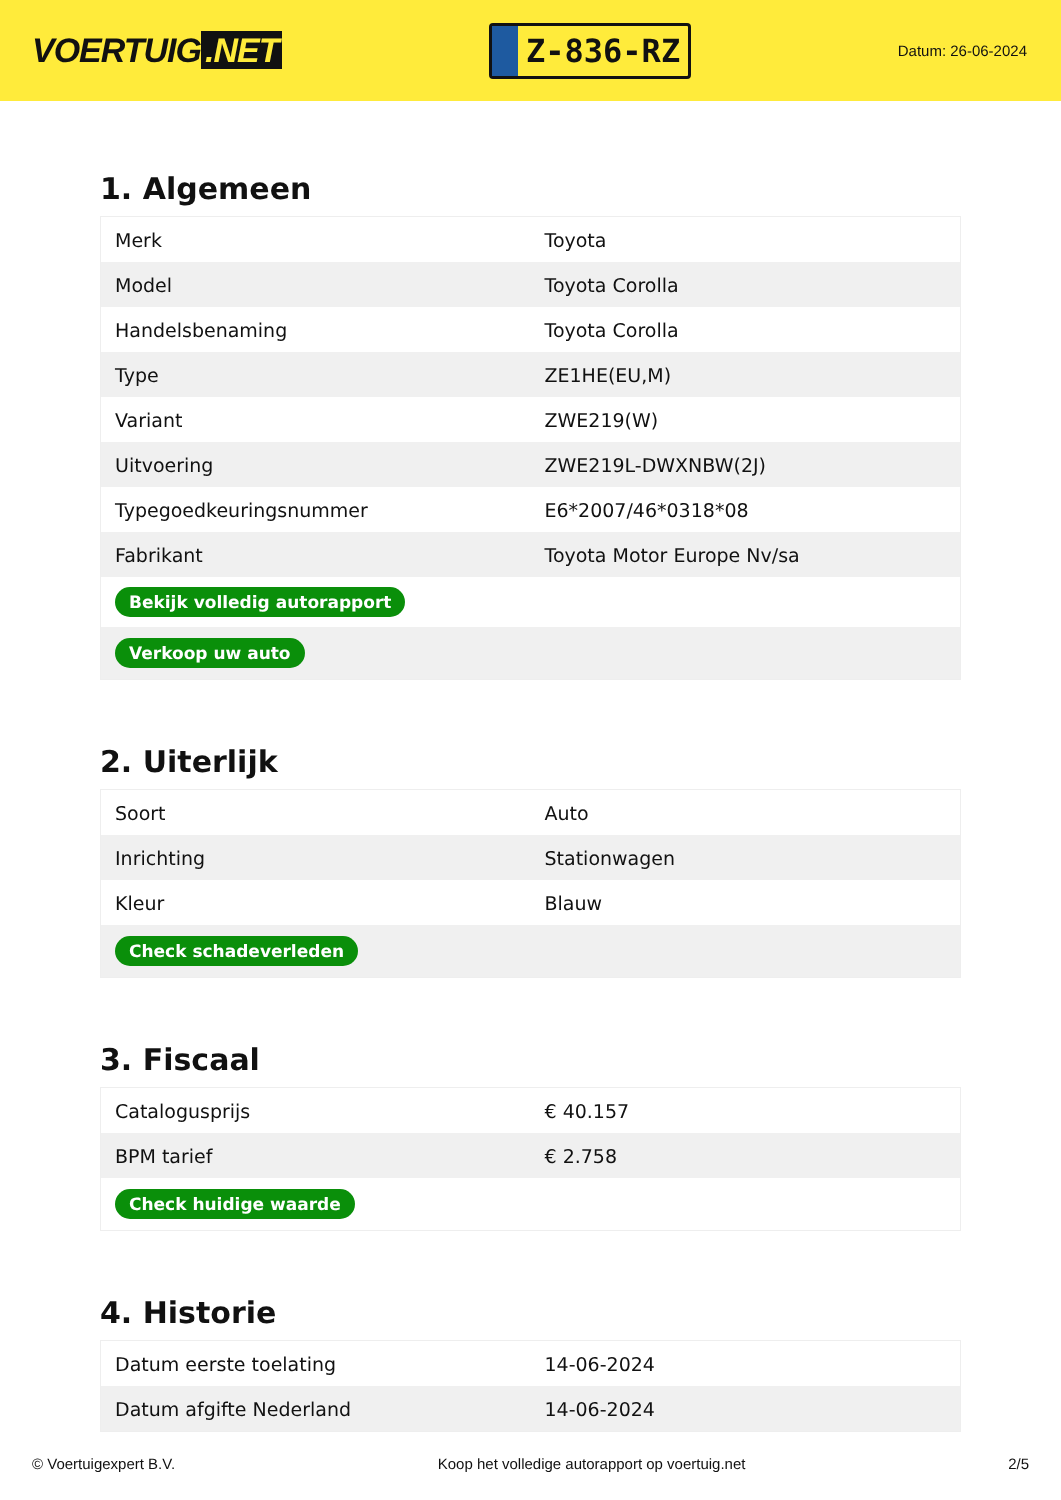VOERTUIG.NET
Z-836-RZ
Datum: 26-06-2024
1. Algemeen
| Merk | Toyota |
| Model | Toyota Corolla |
| Handelsbenaming | Toyota Corolla |
| Type | ZE1HE(EU,M) |
| Variant | ZWE219(W) |
| Uitvoering | ZWE219L-DWXNBW(2J) |
| Typegoedkeuringsnummer | E6*2007/46*0318*08 |
| Fabrikant | Toyota Motor Europe Nv/sa |
| Bekijk volledig autorapport | |
| Verkoop uw auto | |
2. Uiterlijk
| Soort | Auto |
| Inrichting | Stationwagen |
| Kleur | Blauw |
| Check schadeverleden | |
3. Fiscaal
| Catalogusprijs | € 40.157 |
| BPM tarief | € 2.758 |
| Check huidige waarde | |
4. Historie
| Datum eerste toelating | 14-06-2024 |
| Datum afgifte Nederland | 14-06-2024 |
© Voertuigexpert B.V. Koop het volledige autorapport op voertuig.net 2/5